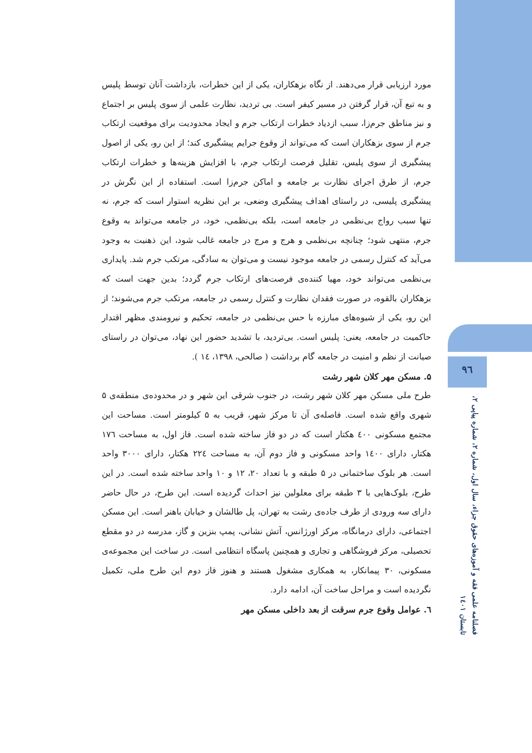مورد ارزیابی قرار می‌دهند. از نگاه بزهکاران، یکی از این خطرات، بازداشت آنان توسط پلیس و به تبع آن، قرار گرفتن در مسیر کیفر است. بی تردید، نظارت علمی از سوی پلیس بر اجتماع و نیز مناطق جرم‌زا، سبب ازدیاد خطرات ارتکاب جرم و ایجاد محدودیت برای موقعیت ارتکاب جرم از سوی بزهکاران است که می‌تواند از وقوع جرایم پیشگیری کند؛ از این رو، یکی از اصول پیشگیری از سوی پلیس، تقلیل فرصت ارتکاب جرم، با افزایش هزینه‌ها و خطرات ارتکاب جرم، از طرق اجرای نظارت بر جامعه و اماکن جرم‌زا است. استفاده از این نگرش در پیشگیری پلیسی، در راستای اهداف پیشگیری وضعی، بر این نظریه استوار است که جرم، نه تنها سبب رواج بی‌نظمی در جامعه است، بلکه بی‌نظمی، خود، در جامعه می‌تواند به وقوع جرم، منتهی شود؛ چنانچه بی‌نظمی و هرج و مرج در جامعه غالب شود، این ذهنیت به وجود می‌آید که کنترل رسمی در جامعه موجود نیست و می‌توان به سادگی، مرتکب جرم شد. پایداری بی‌نظمی می‌تواند خود، مهیا کننده‌ی فرصت‌های ارتکاب جرم گردد؛ بدین جهت است که بزهکاران بالقوه، در صورت فقدان نظارت و کنترل رسمی در جامعه، مرتکب جرم می‌شوند؛ از این رو، یکی از شیوه‌های مبارزه با حس بی‌نظمی در جامعه، تحکیم و نیرومندی مظهر اقتدار حاکمیت در جامعه، یعنی: پلیس است. بی‌تردید، با تشدید حضور این نهاد، می‌توان در راستای صیانت از نظم و امنیت در جامعه گام برداشت ( صالحی، ۱۳۹۸، ۱٤ ).
۵. مسکن مهر کلان شهر رشت
طرح ملی مسکن مهر کلان شهر رشت، در جنوب شرقی این شهر و در محدوده‌ی منطقه‌ی ۵ شهری واقع شده است. فاصله‌ی آن تا مرکز شهر، قریب به ۵ کیلومتر است. مساحت این مجتمع مسکونی ٤۰۰ هکتار است که در دو فاز ساخته شده است. فاز اول، به مساحت ۱۷٦ هکتار، دارای ۱٤۰۰ واحد مسکونی و فاز دوم آن، به مساحت ۲۲٤ هکتار، دارای ۳۰۰۰ واحد است. هر بلوک ساختمانی در ۵ طبقه و با تعداد ۲۰، ۱۲ و ۱۰ واحد ساخته شده است. در این طرح، بلوک‌هایی با ۳ طبقه برای معلولین نیز احداث گردیده است. این طرح، در حال حاضر دارای سه ورودی از طرف جاده‌ی رشت به تهران، پل طالشان و خیابان باهنر است. این مسکن اجتماعی، دارای درمانگاه، مرکز اورژانس، آتش نشانی، پمپ بنزین و گاز، مدرسه در دو مقطع تحصیلی، مرکز فروشگاهی و تجاری و همچنین پاسگاه انتظامی است. در ساخت این مجموعه‌ی مسکونی، ۳۰ پیمانکار، به همکاری مشغول هستند و هنوز فاز دوم این طرح ملی، تکمیل نگردیده است و مراحل ساخت آن، ادامه دارد.
٦. عوامل وقوع جرم سرقت از بعد داخلی مسکن مهر
۹٦
فصلنامه علمی فقه و آموزه‌های حقوق جزاء، سال اول، شماره ۲، شماره پیاپی ۲، تابستان ۱٤۰۱